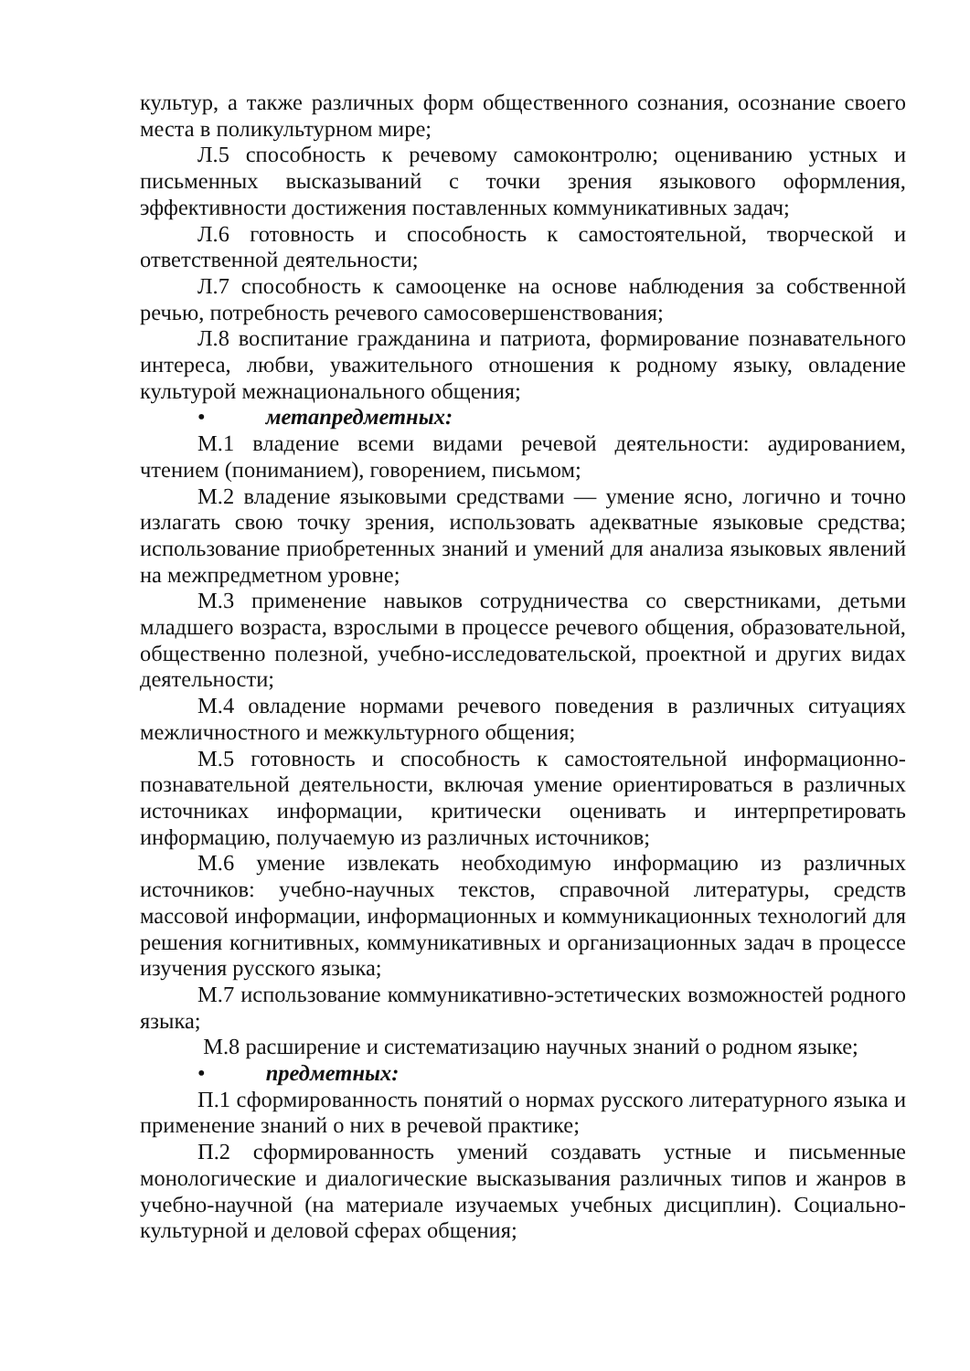культур, а также различных форм общественного сознания, осознание своего места в поликультурном мире;
Л.5 способность к речевому самоконтролю; оцениванию устных и письменных высказываний с точки зрения языкового оформления, эффективности достижения поставленных коммуникативных задач;
Л.6 готовность и способность к самостоятельной, творческой и ответственной деятельности;
Л.7 способность к самооценке на основе наблюдения за собственной речью, потребность речевого самосовершенствования;
Л.8 воспитание гражданина и патриота, формирование познавательного интереса, любви, уважительного отношения к родному языку, овладение культурой межнационального общения;
• метапредметных:
М.1 владение всеми видами речевой деятельности: аудированием, чтением (пониманием), говорением, письмом;
М.2 владение языковыми средствами — умение ясно, логично и точно излагать свою точку зрения, использовать адекватные языковые средства; использование приобретенных знаний и умений для анализа языковых явлений на межпредметном уровне;
М.3 применение навыков сотрудничества со сверстниками, детьми младшего возраста, взрослыми в процессе речевого общения, образовательной, общественно полезной, учебно-исследовательской, проектной и других видах деятельности;
М.4 овладение нормами речевого поведения в различных ситуациях межличностного и межкультурного общения;
М.5 готовность и способность к самостоятельной информационно-познавательной деятельности, включая умение ориентироваться в различных источниках информации, критически оценивать и интерпретировать информацию, получаемую из различных источников;
М.6 умение извлекать необходимую информацию из различных источников: учебно-научных текстов, справочной литературы, средств массовой информации, информационных и коммуникационных технологий для решения когнитивных, коммуникативных и организационных задач в процессе изучения русского языка;
М.7 использование коммуникативно-эстетических возможностей родного языка;
М.8 расширение и систематизацию научных знаний о родном языке;
• предметных:
П.1 сформированность понятий о нормах русского литературного языка и применение знаний о них в речевой практике;
П.2 сформированность умений создавать устные и письменные монологические и диалогические высказывания различных типов и жанров в учебно-научной (на материале изучаемых учебных дисциплин). Социально-культурной и деловой сферах общения;